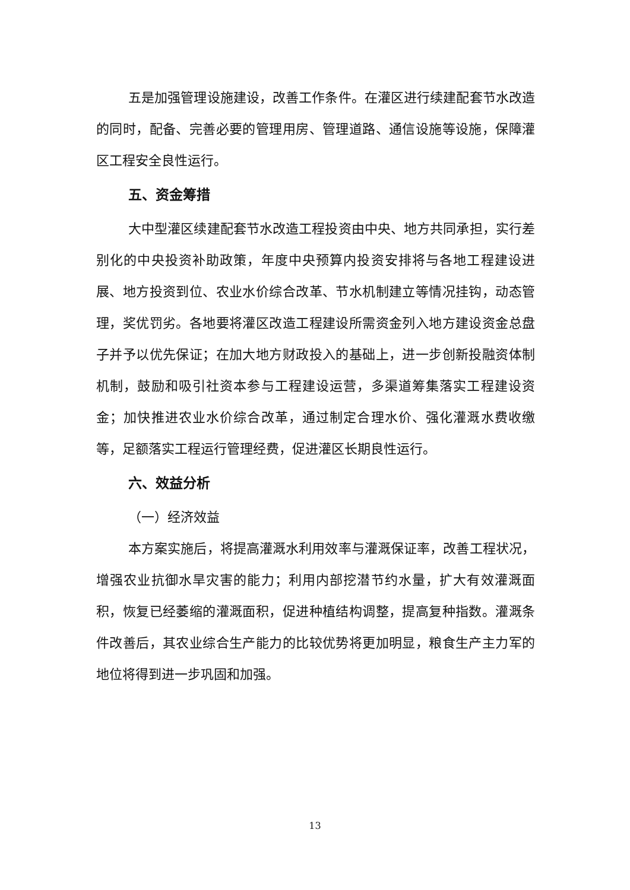五是加强管理设施建设，改善工作条件。在灌区进行续建配套节水改造的同时，配备、完善必要的管理用房、管理道路、通信设施等设施，保障灌区工程安全良性运行。
五、资金筹措
大中型灌区续建配套节水改造工程投资由中央、地方共同承担，实行差别化的中央投资补助政策，年度中央预算内投资安排将与各地工程建设进展、地方投资到位、农业水价综合改革、节水机制建立等情况挂钩，动态管理，奖优罚劣。各地要将灌区改造工程建设所需资金列入地方建设资金总盘子并予以优先保证；在加大地方财政投入的基础上，进一步创新投融资体制机制，鼓励和吸引社资本参与工程建设运营，多渠道筹集落实工程建设资金；加快推进农业水价综合改革，通过制定合理水价、强化灌溉水费收缴等，足额落实工程运行管理经费，促进灌区长期良性运行。
六、效益分析
（一）经济效益
本方案实施后，将提高灌溉水利用效率与灌溉保证率，改善工程状况，增强农业抗御水旱灾害的能力；利用内部挖潜节约水量，扩大有效灌溉面积，恢复已经萎缩的灌溉面积，促进种植结构调整，提高复种指数。灌溉条件改善后，其农业综合生产能力的比较优势将更加明显，粮食生产主力军的地位将得到进一步巩固和加强。
13